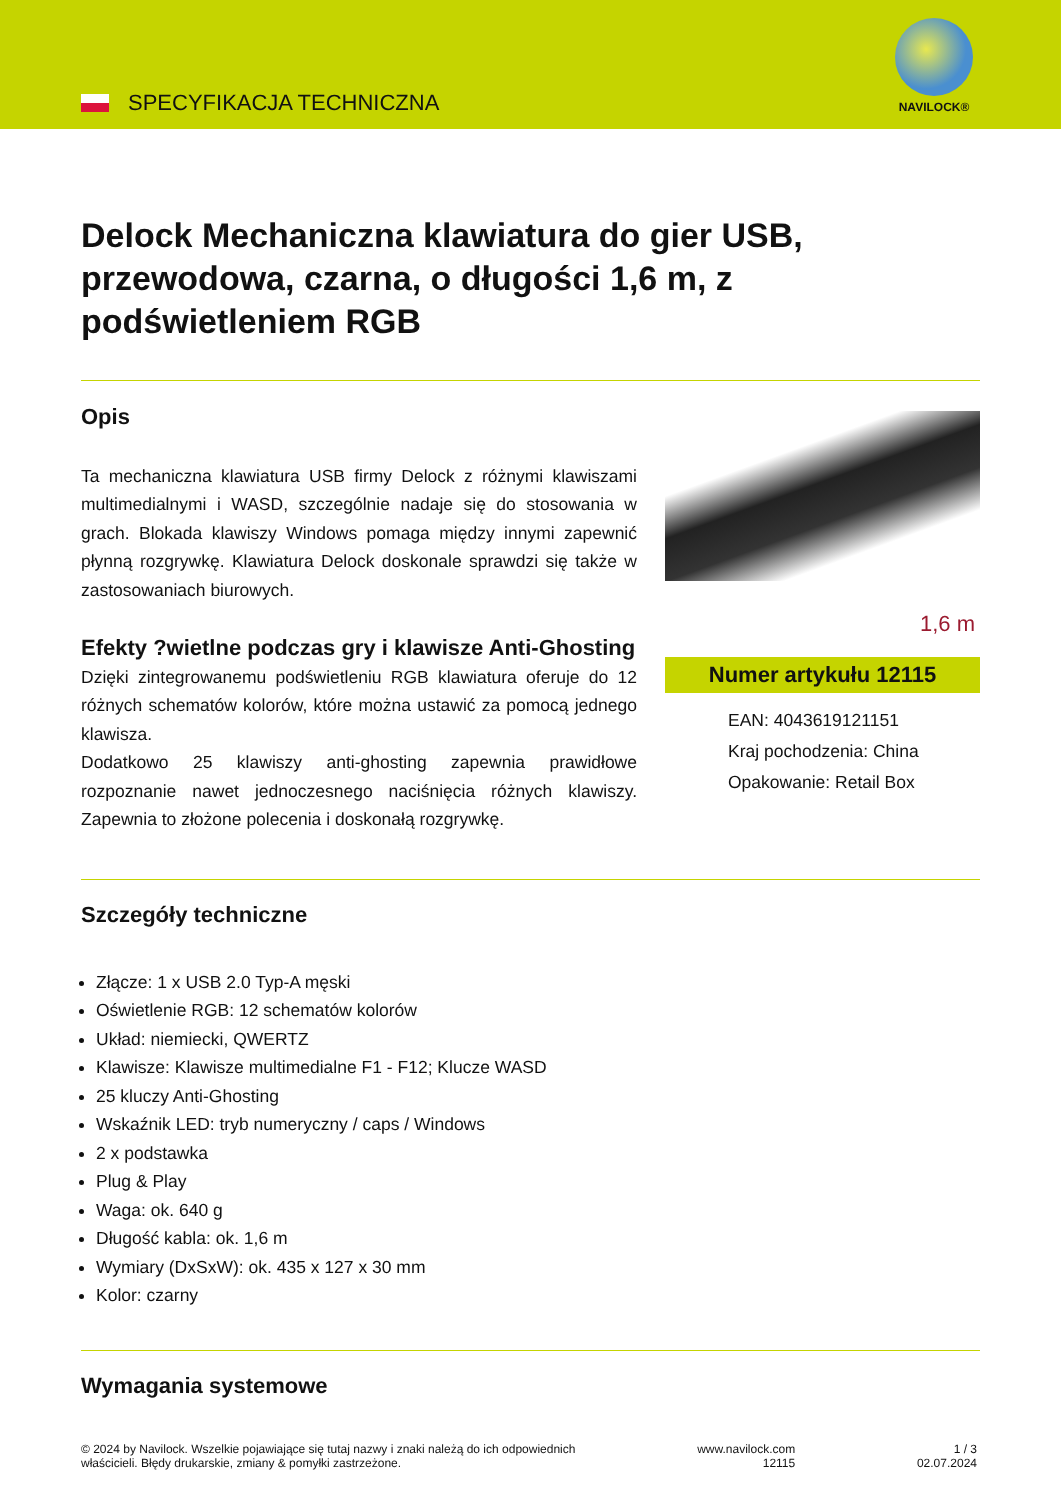SPECYFIKACJA TECHNICZNA
NAVILOCK®
Delock Mechaniczna klawiatura do gier USB, przewodowa, czarna, o długości 1,6 m, z podświetleniem RGB
Opis
Ta mechaniczna klawiatura USB firmy Delock z różnymi klawiszami multimedialnymi i WASD, szczególnie nadaje się do stosowania w grach. Blokada klawiszy Windows pomaga między innymi zapewnić płynną rozgrywkę. Klawiatura Delock doskonale sprawdzi się także w zastosowaniach biurowych.
Efekty ?wietlne podczas gry i klawisze Anti-Ghosting
Dzięki zintegrowanemu podświetleniu RGB klawiatura oferuje do 12 różnych schematów kolorów, które można ustawić za pomocą jednego klawisza.
Dodatkowo 25 klawiszy anti-ghosting zapewnia prawidłowe rozpoznanie nawet jednoczesnego naciśnięcia różnych klawiszy. Zapewnia to złożone polecenia i doskonałą rozgrywkę.
1,6 m
Numer artykułu 12115
EAN: 4043619121151
Kraj pochodzenia: China
Opakowanie: Retail Box
Szczegóły techniczne
Złącze: 1 x USB 2.0 Typ-A męski
Oświetlenie RGB: 12 schematów kolorów
Układ: niemiecki, QWERTZ
Klawisze: Klawisze multimedialne F1 - F12; Klucze WASD
25 kluczy Anti-Ghosting
Wskaźnik LED: tryb numeryczny / caps / Windows
2 x podstawka
Plug & Play
Waga: ok. 640 g
Długość kabla: ok. 1,6 m
Wymiary (DxSxW): ok. 435 x 127 x 30 mm
Kolor: czarny
Wymagania systemowe
© 2024 by Navilock. Wszelkie pojawiające się tutaj nazwy i znaki należą do ich odpowiednich
właścicieli. Błędy drukarskie, zmiany & pomyłki zastrzeżone.
www.navilock.com
12115
1 / 3
02.07.2024